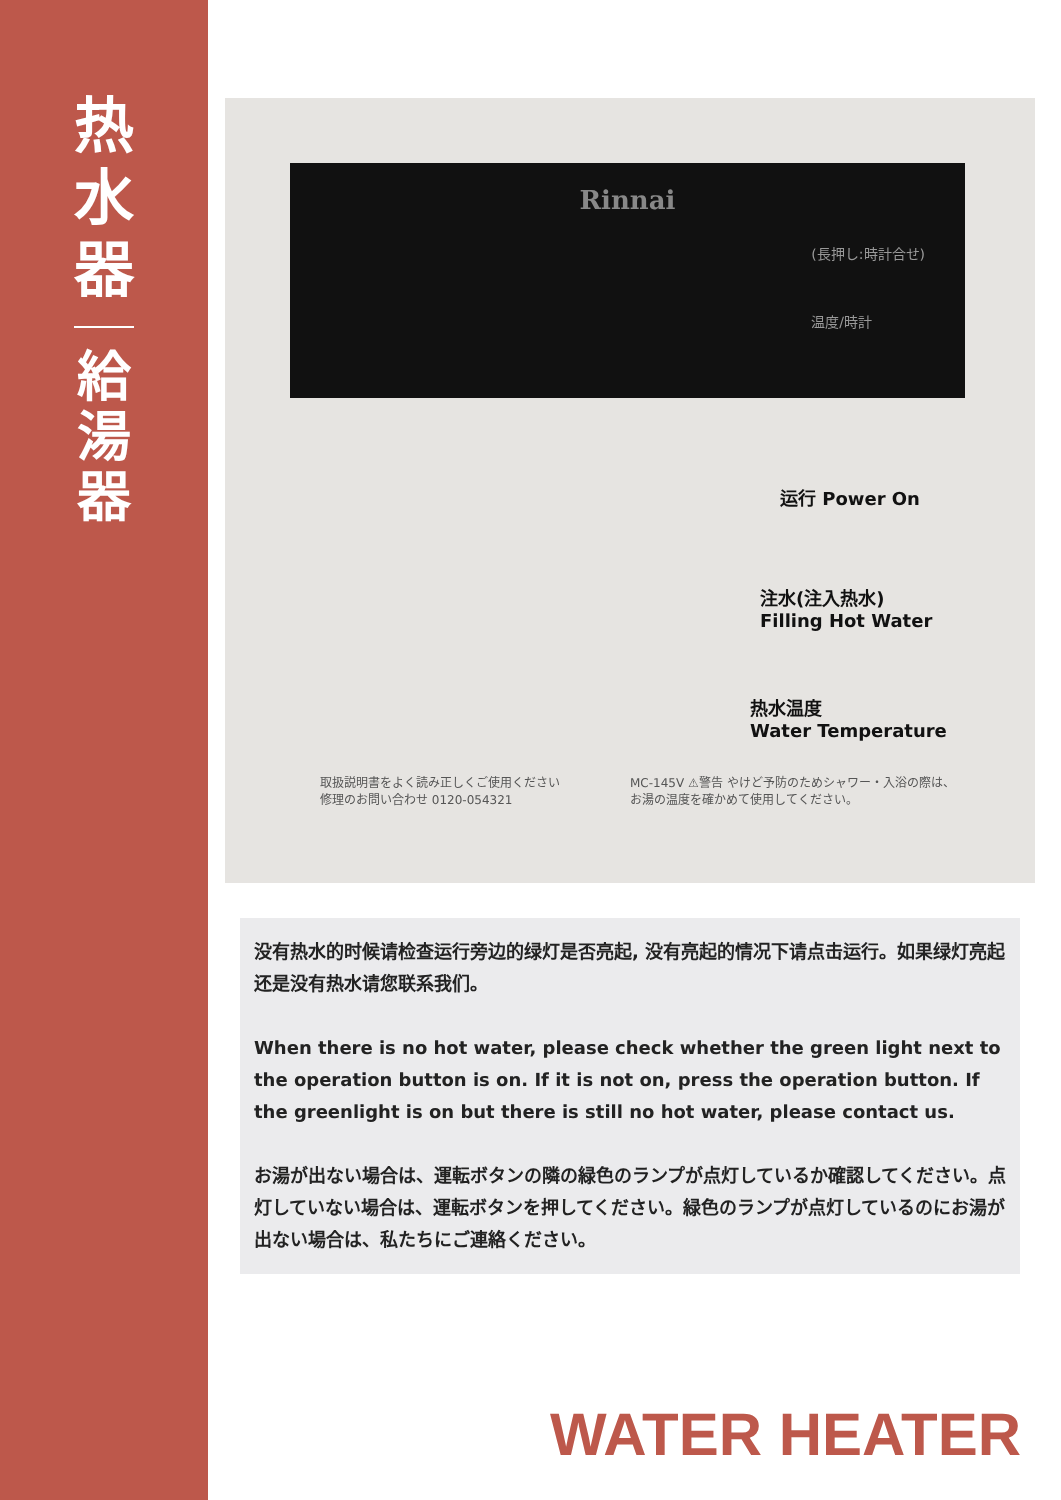热
水
器
給
湯
器
Rinnai
(長押し:時計合せ)
温度/時計
运行 Power On
注水(注入热水)
Filling Hot Water
热水温度
Water Temperature
取扱説明書をよく読み正しくご使用ください
修理のお問い合わせ 0120-054321
MC-145V ⚠警告 やけど予防のためシャワー・入浴の際は、
お湯の温度を確かめて使用してください。
没有热水的时候请检查运行旁边的绿灯是否亮起, 没有亮起的情况下请点击运行。如果绿灯亮起还是没有热水请您联系我们。
When there is no hot water, please check whether the green light next to the operation button is on. If it is not on, press the operation button. If the greenlight is on but there is still no hot water, please contact us.
お湯が出ない場合は、運転ボタンの隣の緑色のランプが点灯しているか確認してください。点灯していない場合は、運転ボタンを押してください。緑色のランプが点灯しているのにお湯が出ない場合は、私たちにご連絡ください。
WATER HEATER